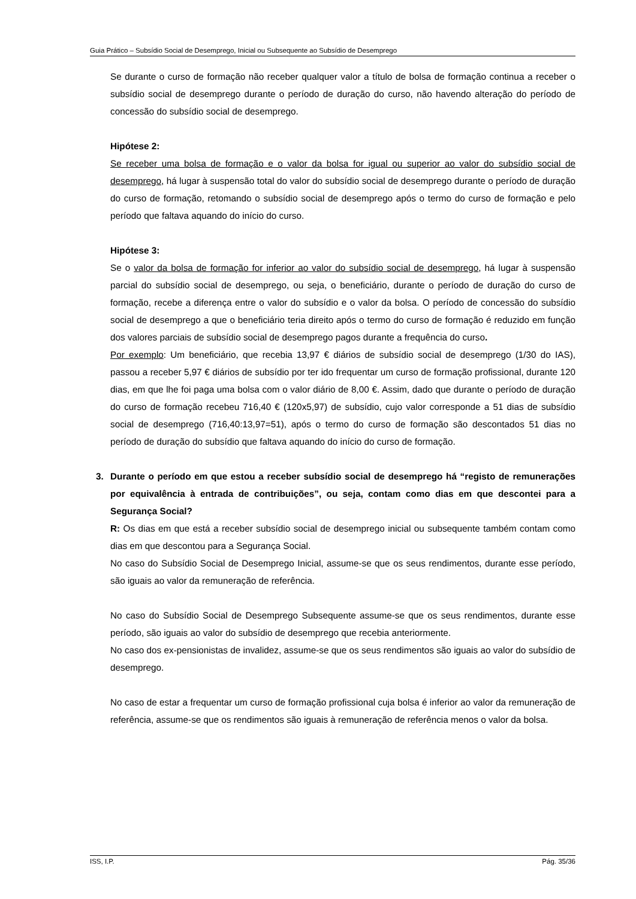Guia Prático – Subsídio Social de Desemprego, Inicial ou Subsequente ao Subsídio de Desemprego
Se durante o curso de formação não receber qualquer valor a título de bolsa de formação continua a receber o subsídio social de desemprego durante o período de duração do curso, não havendo alteração do período de concessão do subsídio social de desemprego.
Hipótese 2:
Se receber uma bolsa de formação e o valor da bolsa for igual ou superior ao valor do subsídio social de desemprego, há lugar à suspensão total do valor do subsídio social de desemprego durante o período de duração do curso de formação, retomando o subsídio social de desemprego após o termo do curso de formação e pelo período que faltava aquando do início do curso.
Hipótese 3:
Se o valor da bolsa de formação for inferior ao valor do subsídio social de desemprego, há lugar à suspensão parcial do subsídio social de desemprego, ou seja, o beneficiário, durante o período de duração do curso de formação, recebe a diferença entre o valor do subsídio e o valor da bolsa. O período de concessão do subsídio social de desemprego a que o beneficiário teria direito após o termo do curso de formação é reduzido em função dos valores parciais de subsídio social de desemprego pagos durante a frequência do curso.
Por exemplo: Um beneficiário, que recebia 13,97 € diários de subsídio social de desemprego (1/30 do IAS), passou a receber 5,97 € diários de subsídio por ter ido frequentar um curso de formação profissional, durante 120 dias, em que lhe foi paga uma bolsa com o valor diário de 8,00 €. Assim, dado que durante o período de duração do curso de formação recebeu 716,40 € (120x5,97) de subsídio, cujo valor corresponde a 51 dias de subsídio social de desemprego (716,40:13,97=51), após o termo do curso de formação são descontados 51 dias no período de duração do subsídio que faltava aquando do início do curso de formação.
3. Durante o período em que estou a receber subsídio social de desemprego há “registo de remunerações por equivalência à entrada de contribuições”, ou seja, contam como dias em que descontei para a Segurança Social?
R: Os dias em que está a receber subsídio social de desemprego inicial ou subsequente também contam como dias em que descontou para a Segurança Social.
No caso do Subsídio Social de Desemprego Inicial, assume-se que os seus rendimentos, durante esse período, são iguais ao valor da remuneração de referência.
No caso do Subsídio Social de Desemprego Subsequente assume-se que os seus rendimentos, durante esse período, são iguais ao valor do subsídio de desemprego que recebia anteriormente.
No caso dos ex-pensionistas de invalidez, assume-se que os seus rendimentos são iguais ao valor do subsídio de desemprego.
No caso de estar a frequentar um curso de formação profissional cuja bolsa é inferior ao valor da remuneração de referência, assume-se que os rendimentos são iguais à remuneração de referência menos o valor da bolsa.
ISS, I.P. Pág. 35/36